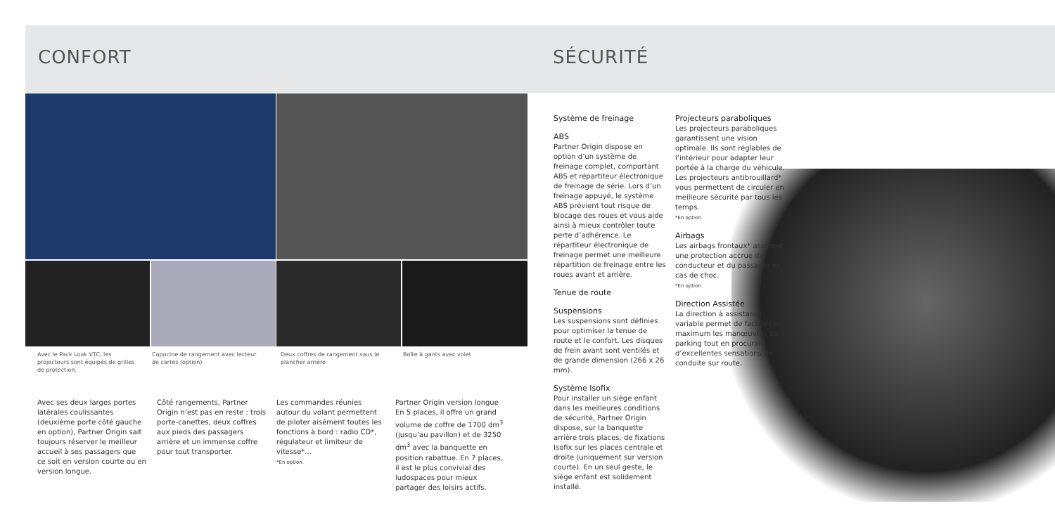CONFORT SÉCURITÉ
Avec le Pack Look VTC, les projecteurs sont équipés de grilles de protection.
Capucine de rangement avec lecteur de cartes (option)
Deux coffres de rangement sous le plancher arrière
Boîte à gants avec volet
Avec ses deux larges portes latérales coulissantes (deuxième porte côté gauche en option), Partner Origin sait toujours réserver le meilleur accueil à ses passagers que ce soit en version courte ou en version longue.
Côté rangements, Partner Origin n’est pas en reste : trois porte-canettes, deux coffres aux pieds des passagers arrière et un immense coffre pour tout transporter.
Les commandes réunies autour du volant permettent de piloter aisément toutes les fonctions à bord : radio CD*, régulateur et limiteur de vitesse*...
*En option.
Partner Origin version longue
En 5 places, il offre un grand volume de coffre de 1700 dm<sup>3</sup> (jusqu’au pavillon) et de 3250 dm<sup>3</sup> avec la banquette en position rabattue. En 7 places, il est le plus convivial des ludospaces pour mieux partager des loisirs actifs.
Système de freinage
ABS
Partner Origin dispose en option d’un système de freinage complet, comportant ABS et répartiteur électronique de freinage de série. Lors d’un freinage appuyé, le système ABS prévient tout risque de blocage des roues et vous aide ainsi à mieux contrôler toute perte d’adhérence. Le répartiteur électronique de freinage permet une meilleure répartition de freinage entre les roues avant et arrière.
Tenue de route
Suspensions
Les suspensions sont définies pour optimiser la tenue de route et le confort. Les disques de frein avant sont ventilés et de grande dimension (266 x 26 mm).
Système Isofix
Pour installer un siège enfant dans les meilleures conditions de sécurité, Partner Origin dispose, sur la banquette arrière trois places, de fixations Isofix sur les places centrale et droite (uniquement sur version courte). En un seul geste, le siège enfant est solidement installé.
Projecteurs paraboliques
Les projecteurs paraboliques garantissent une vision optimale. Ils sont réglables de l’intérieur pour adapter leur portée à la charge du véhicule. Les projecteurs antibrouillard* vous permettent de circuler en meilleure sécurité par tous les temps.
*En option.
Airbags
Les airbags frontaux* assurent une protection accrue du conducteur et du passager en cas de choc.
*En option.
Direction Assistée
La direction à assistance variable permet de faciliter au maximum les manœuvres de parking tout en procurant d’excellentes sensations de conduite sur route.